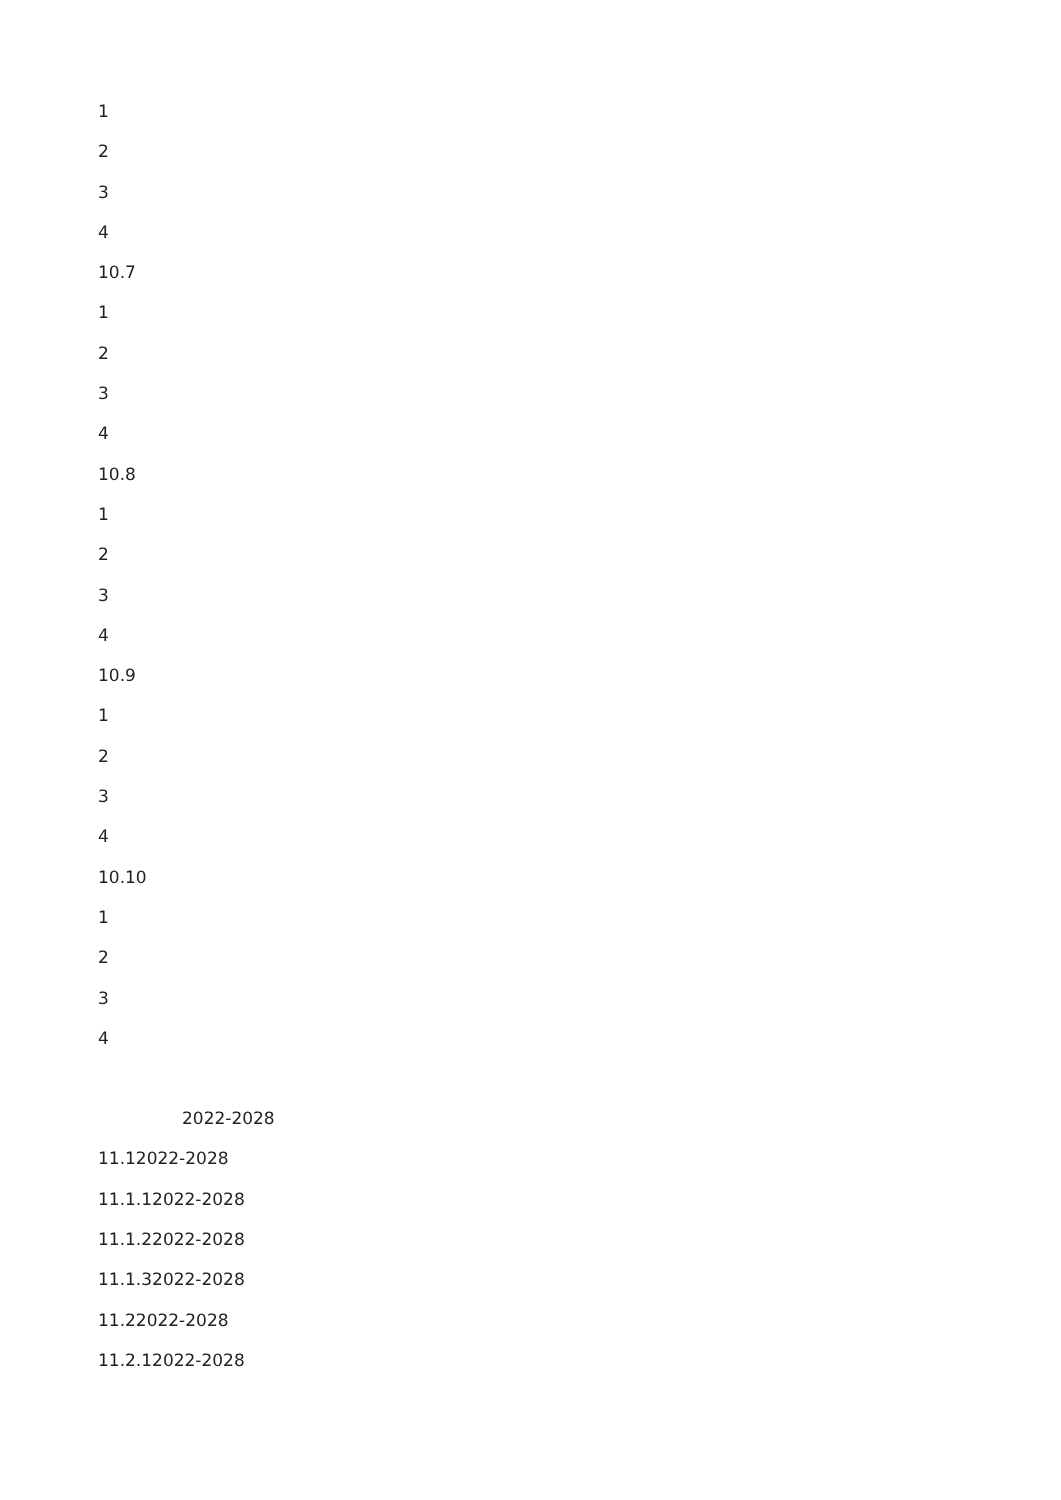1
2
3
4
10.7
1
2
3
4
10.8
1
2
3
4
10.9
1
2
3
4
10.10
1
2
3
4
2022-2028
11.12022-2028
11.1.12022-2028
11.1.22022-2028
11.1.32022-2028
11.22022-2028
11.2.12022-2028